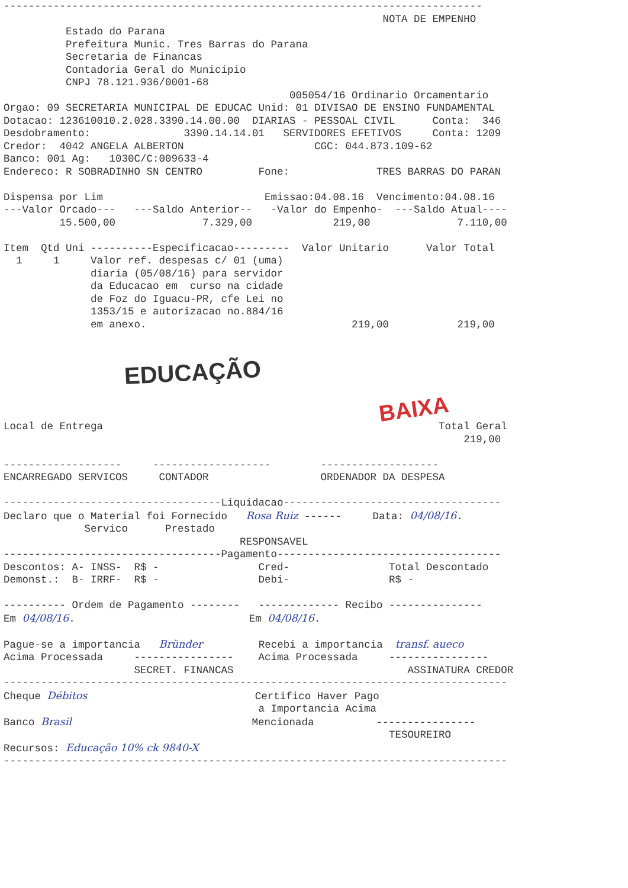-----------------------------------------------------------------------------
                                                             NOTA DE EMPENHO
          Estado do Parana
          Prefeitura Munic. Tres Barras do Parana
          Secretaria de Financas
          Contadoria Geral do Municipio
          CNPJ 78.121.936/0001-68
                                              005054/16 Ordinario Orcamentario
Orgao: 09 SECRETARIA MUNICIPAL DE EDUCAC Unid: 01 DIVISAO DE ENSINO FUNDAMENTAL
Dotacao: 123610010.2.028.3390.14.00.00  DIARIAS - PESSOAL CIVIL      Conta:  346
Desdobramento:               3390.14.14.01   SERVIDORES EFETIVOS     Conta: 1209
Credor:  4042 ANGELA ALBERTON                     CGC: 044.873.109-62
Banco: 001 Ag:   1030C/C:009633-4
Endereco: R SOBRADINHO SN CENTRO         Fone:              TRES BARRAS DO PARAN

Dispensa por Lim                          Emissao:04.08.16  Vencimento:04.08.16
---Valor Orcado---   ---Saldo Anterior--   -Valor do Empenho-  ---Saldo Atual----
         15.500,00              7.329,00             219,00              7.110,00

Item  Qtd Uni ----------Especificacao---------  Valor Unitario      Valor Total
  1     1     Valor ref. despesas c/ 01 (uma)
              diaria (05/08/16) para servidor
              da Educacao em  curso na cidade
              de Foz do Iguacu-PR, cfe Lei no
              1353/15 e autorizacao no.884/16
              em anexo.                                 219,00           219,00
EDUCAÇÃO
BAIXA
Local de Entrega                                                      Total Geral
                                                                          219,00

-------------------     -------------------        -------------------
ENCARREGADO SERVICOS     CONTADOR                  ORDENADOR DA DESPESA

-----------------------------------Liquidacao-----------------------------------
Declaro que o Material foi Fornecido   Rosa Ruiz ------     Data: 04/08/16.
             Servico      Prestado
                                      RESPONSAVEL
-----------------------------------Pagamento------------------------------------
Descontos: A- INSS-  R$ -                Cred-                Total Descontado
Demonst.:  B- IRRF-  R$ -                Debi-                R$ -

---------- Ordem de Pagamento --------   ------------- Recibo ---------------
Em 04/08/16.                            Em 04/08/16.

Pague-se a importancia   Bründer         Recebi a importancia  transf. aueco
Acima Processada     ----------------    Acima Processada     ----------------
                     SECRET. FINANCAS                            ASSINATURA CREDOR
---------------------------------------------------------------------------------
Cheque Débitos                           Certifico Haver Pago
                                         a Importancia Acima
Banco Brasil                             Mencionada          ----------------
                                                              TESOUREIRO
Recursos: Educação 10% ck 9840-X
---------------------------------------------------------------------------------